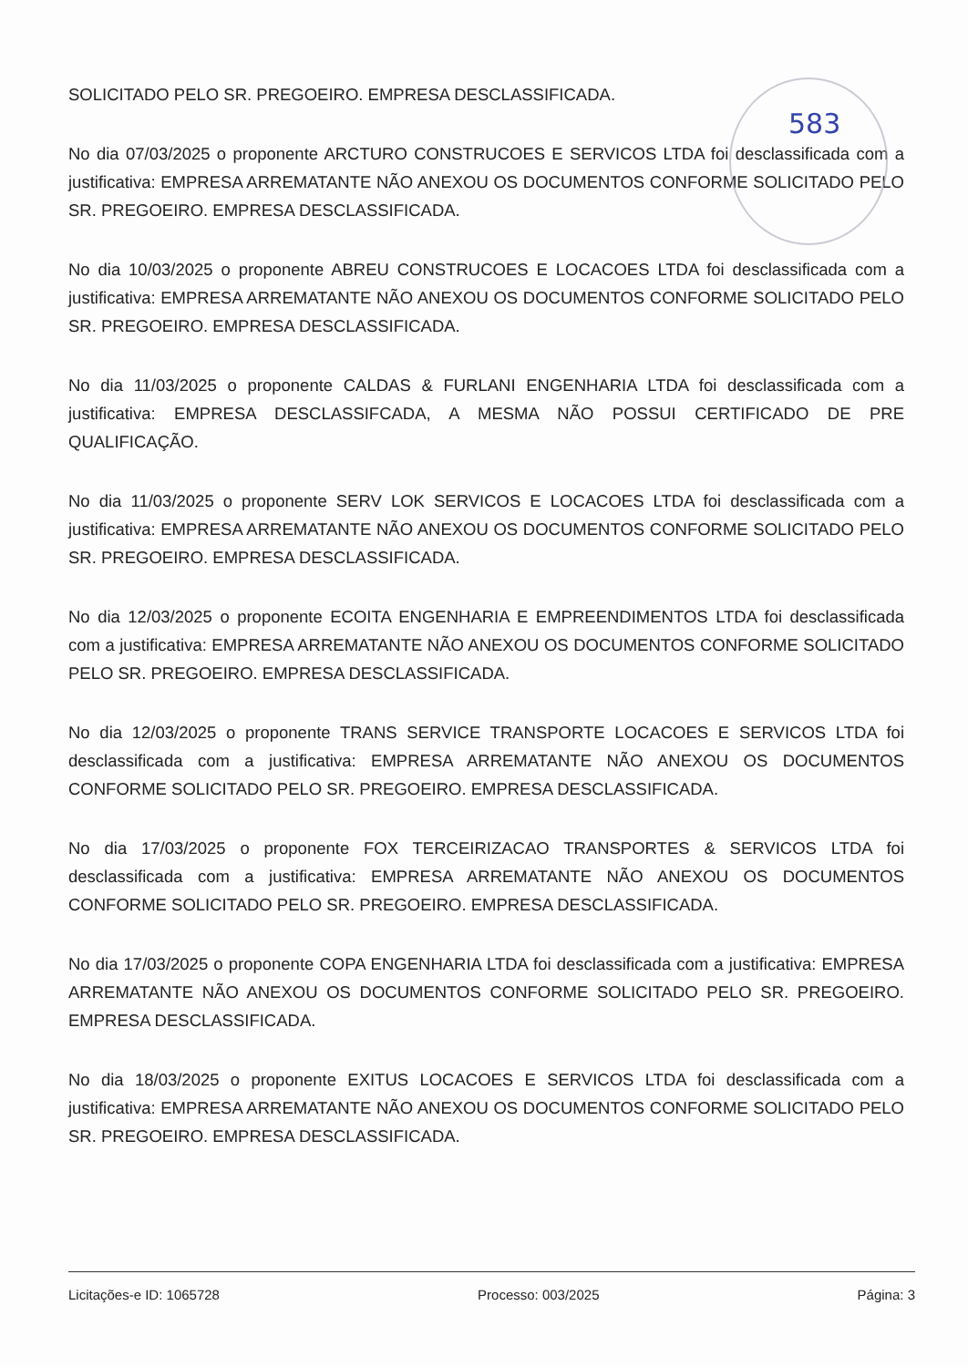583
SOLICITADO PELO SR. PREGOEIRO. EMPRESA DESCLASSIFICADA.
No dia 07/03/2025 o proponente ARCTURO CONSTRUCOES E SERVICOS LTDA foi desclassificada com a justificativa: EMPRESA ARREMATANTE NÃO ANEXOU OS DOCUMENTOS CONFORME SOLICITADO PELO SR. PREGOEIRO. EMPRESA DESCLASSIFICADA.
No dia 10/03/2025 o proponente ABREU CONSTRUCOES E LOCACOES LTDA foi desclassificada com a justificativa: EMPRESA ARREMATANTE NÃO ANEXOU OS DOCUMENTOS CONFORME SOLICITADO PELO SR. PREGOEIRO. EMPRESA DESCLASSIFICADA.
No dia 11/03/2025 o proponente CALDAS & FURLANI ENGENHARIA LTDA foi desclassificada com a justificativa: EMPRESA DESCLASSIFCADA, A MESMA NÃO POSSUI CERTIFICADO DE PRE QUALIFICAÇÃO.
No dia 11/03/2025 o proponente SERV LOK SERVICOS E LOCACOES LTDA foi desclassificada com a justificativa: EMPRESA ARREMATANTE NÃO ANEXOU OS DOCUMENTOS CONFORME SOLICITADO PELO SR. PREGOEIRO. EMPRESA DESCLASSIFICADA.
No dia 12/03/2025 o proponente ECOITA ENGENHARIA E EMPREENDIMENTOS LTDA foi desclassificada com a justificativa: EMPRESA ARREMATANTE NÃO ANEXOU OS DOCUMENTOS CONFORME SOLICITADO PELO SR. PREGOEIRO. EMPRESA DESCLASSIFICADA.
No dia 12/03/2025 o proponente TRANS SERVICE TRANSPORTE LOCACOES E SERVICOS LTDA foi desclassificada com a justificativa: EMPRESA ARREMATANTE NÃO ANEXOU OS DOCUMENTOS CONFORME SOLICITADO PELO SR. PREGOEIRO. EMPRESA DESCLASSIFICADA.
No dia 17/03/2025 o proponente FOX TERCEIRIZACAO TRANSPORTES & SERVICOS LTDA foi desclassificada com a justificativa: EMPRESA ARREMATANTE NÃO ANEXOU OS DOCUMENTOS CONFORME SOLICITADO PELO SR. PREGOEIRO. EMPRESA DESCLASSIFICADA.
No dia 17/03/2025 o proponente COPA ENGENHARIA LTDA foi desclassificada com a justificativa: EMPRESA ARREMATANTE NÃO ANEXOU OS DOCUMENTOS CONFORME SOLICITADO PELO SR. PREGOEIRO. EMPRESA DESCLASSIFICADA.
No dia 18/03/2025 o proponente EXITUS LOCACOES E SERVICOS LTDA foi desclassificada com a justificativa: EMPRESA ARREMATANTE NÃO ANEXOU OS DOCUMENTOS CONFORME SOLICITADO PELO SR. PREGOEIRO. EMPRESA DESCLASSIFICADA.
Licitações-e ID: 1065728 Processo: 003/2025 Página: 3